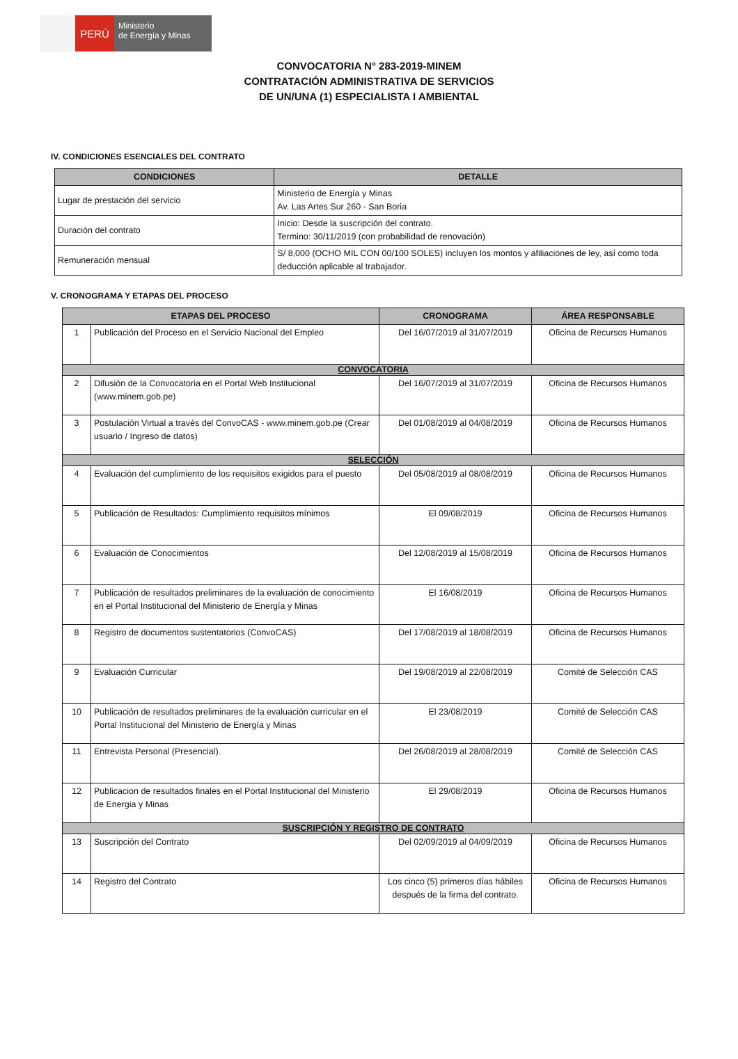PERÚ
Ministerio
de Energía y Minas
CONVOCATORIA N° 283-2019-MINEM
CONTRATACIÓN ADMINISTRATIVA DE SERVICIOS
DE UN/UNA (1) ESPECIALISTA I AMBIENTAL
IV. CONDICIONES ESENCIALES DEL CONTRATO
| CONDICIONES | DETALLE |
| --- | --- |
| Lugar de prestación del servicio | Ministerio de Energía y Minas Av. Las Artes Sur 260 - San Boria |
| Duración del contrato | Inicio: Desde la suscripción del contrato. Termino: 30/11/2019 (con probabilidad de renovación) |
| Remuneración mensual | S/ 8,000 (OCHO MIL CON 00/100 SOLES) incluyen los montos y afiliaciones de ley, así como toda deducción aplicable al trabajador. |
V. CRONOGRAMA Y ETAPAS DEL PROCESO
| ETAPAS DEL PROCESO | | CRONOGRAMA | ÁREA RESPONSABLE |
| --- | --- | --- | --- |
| 1 | Publicación del Proceso en el Servicio Nacional del Empleo | Del 16/07/2019 al 31/07/2019 | Oficina de Recursos Humanos |
| CONVOCATORIA | | | |
| 2 | Difusión de la Convocatoria en el Portal Web Institucional (www.minem.gob.pe) | Del 16/07/2019 al 31/07/2019 | Oficina de Recursos Humanos |
| 3 | Postulación Virtual a través del ConvoCAS - www.minem.gob.pe (Crear usuario / Ingreso de datos) | Del 01/08/2019 al 04/08/2019 | Oficina de Recursos Humanos |
| SELECCIÓN | | | |
| 4 | Evaluación del cumplimiento de los requisitos exigidos para el puesto | Del 05/08/2019 al 08/08/2019 | Oficina de Recursos Humanos |
| 5 | Publicación de Resultados: Cumplimiento requisitos mínimos | El 09/08/2019 | Oficina de Recursos Humanos |
| 6 | Evaluación de Conocimientos | Del 12/08/2019 al 15/08/2019 | Oficina de Recursos Humanos |
| 7 | Publicación de resultados preliminares de la evaluación de conocimiento en el Portal Institucional del Ministerio de Energía y Minas | El 16/08/2019 | Oficina de Recursos Humanos |
| 8 | Registro de documentos sustentatorios (ConvoCAS) | Del 17/08/2019 al 18/08/2019 | Oficina de Recursos Humanos |
| 9 | Evaluación Curricular | Del 19/08/2019 al 22/08/2019 | Comité de Selección CAS |
| 10 | Publicación de resultados preliminares de la evaluación curricular en el Portal Institucional del Ministerio de Energía y Minas | El 23/08/2019 | Comité de Selección CAS |
| 11 | Entrevista Personal (Presencial). | Del 26/08/2019 al 28/08/2019 | Comité de Selección CAS |
| 12 | Publicacion de resultados finales en el Portal Institucional del Ministerio de Energia y Minas | El 29/08/2019 | Oficina de Recursos Humanos |
| SUSCRIPCIÓN Y REGISTRO DE CONTRATO | | | |
| 13 | Suscripción del Contrato | Del 02/09/2019 al 04/09/2019 | Oficina de Recursos Humanos |
| 14 | Registro del Contrato | Los cinco (5) primeros días hábiles después de la firma del contrato. | Oficina de Recursos Humanos |